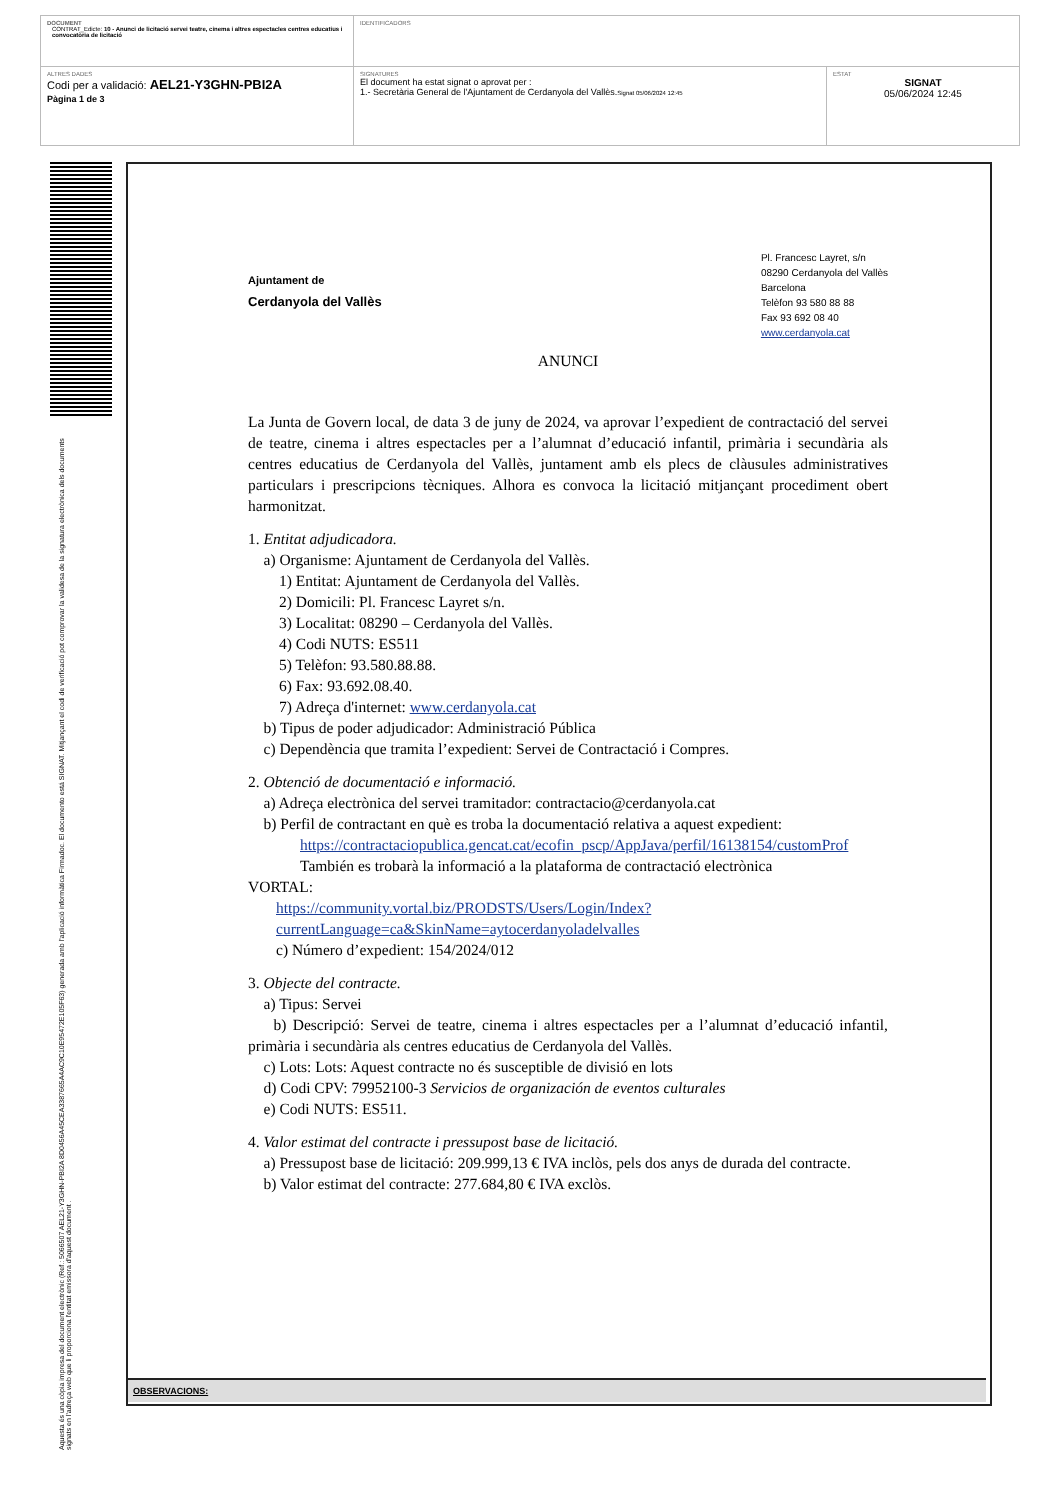| DOCUMENT CONTRAT_Edicte: 10 - Anunci de licitació servei teatre, cinema i altres espectacles centres educatius i convocatòria de licitació | IDENTIFICADORS | |
| ALTRES DADES Codi per a validació: AEL21-Y3GHN-PBI2A Pàgina 1 de 3 | SIGNATURES El document ha estat signat o aprovat per : 1.- Secretària General de l'Ajuntament de Cerdanyola del Vallès. Signat 05/06/2024 12:45 | ESTAT SIGNAT 05/06/2024 12:45 |
Aquesta és una còpia impresa del document electrònic (Ref.: 5066507 AEL21-Y3GHN-PBI2A 8D0456A45CEA3387665A4AC9C10E95472E105F63) generada amb l'aplicació informàtica Firmadoc. El documento está SIGNAT. Mitjançant el codi de verificació pot comprovar la validesa de la signatura electrònica dels documents signats en l'adreça web que li proporciona l'entitat emissora d'aquest document .
Ajuntament de
Cerdanyola del Vallès
Pl. Francesc Layret, s/n
08290 Cerdanyola del Vallès
Barcelona
Telèfon 93 580 88 88
Fax 93 692 08 40
www.cerdanyola.cat
ANUNCI
La Junta de Govern local, de data 3 de juny de 2024, va aprovar l’expedient de contractació del servei de teatre, cinema i altres espectacles per a l’alumnat d’educació infantil, primària i secundària als centres educatius de Cerdanyola del Vallès, juntament amb els plecs de clàusules administratives particulars i prescripcions tècniques. Alhora es convoca la licitació mitjançant procediment obert harmonitzat.
1. Entitat adjudicadora.
a) Organisme: Ajuntament de Cerdanyola del Vallès.
1) Entitat: Ajuntament de Cerdanyola del Vallès.
2) Domicili: Pl. Francesc Layret s/n.
3) Localitat: 08290 – Cerdanyola del Vallès.
4) Codi NUTS: ES511
5) Telèfon: 93.580.88.88.
6) Fax: 93.692.08.40.
7) Adreça d'internet: www.cerdanyola.cat
b) Tipus de poder adjudicador: Administració Pública
c) Dependència que tramita l’expedient: Servei de Contractació i Compres.
2. Obtenció de documentació e informació.
a) Adreça electrònica del servei tramitador: contractacio@cerdanyola.cat
b) Perfil de contractant en què es troba la documentació relativa a aquest expedient:
https://contractaciopublica.gencat.cat/ecofin_pscp/AppJava/perfil/16138154/customProf
También es trobarà la informació a la plataforma de contractació electrònica
VORTAL:
https://community.vortal.biz/PRODSTS/Users/Login/Index?currentLanguage=ca&SkinName=aytocerdanyoladelvalles
c) Número d’expedient: 154/2024/012
3. Objecte del contracte.
a) Tipus: Servei
b) Descripció: Servei de teatre, cinema i altres espectacles per a l’alumnat d’educació infantil, primària i secundària als centres educatius de Cerdanyola del Vallès.
c) Lots: Lots: Aquest contracte no és susceptible de divisió en lots
d) Codi CPV: 79952100-3 Servicios de organización de eventos culturales
e) Codi NUTS: ES511.
4. Valor estimat del contracte i pressupost base de licitació.
a) Pressupost base de licitació: 209.999,13 € IVA inclòs, pels dos anys de durada del contracte.
b) Valor estimat del contracte: 277.684,80 € IVA exclòs.
OBSERVACIONS: